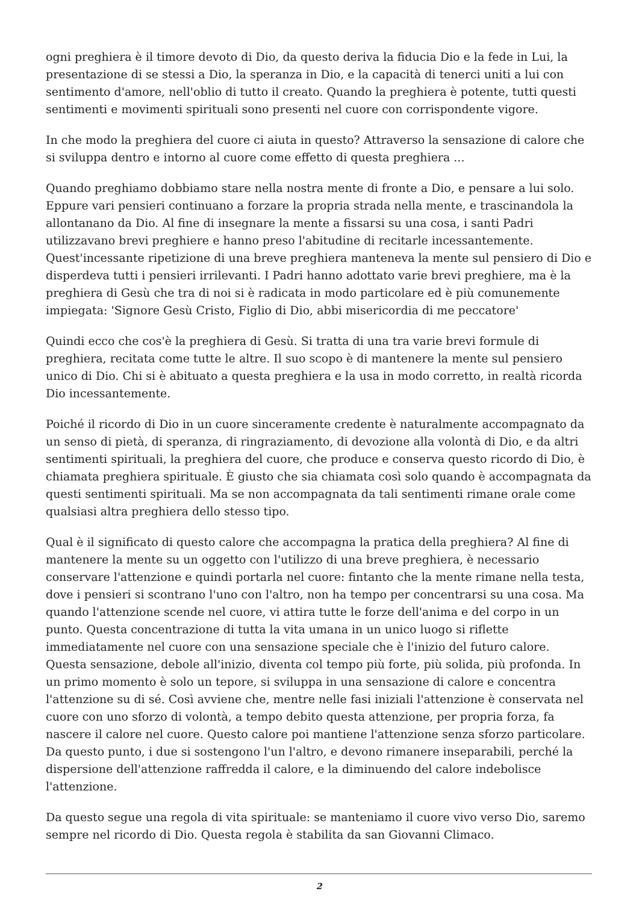ogni preghiera è il timore devoto di Dio, da questo deriva la fiducia Dio e la fede in Lui, la presentazione di se stessi a Dio, la speranza in Dio, e la capacità di tenerci uniti a lui con sentimento d'amore, nell'oblio di tutto il creato. Quando la preghiera è potente, tutti questi sentimenti e movimenti spirituali sono presenti nel cuore con corrispondente vigore.
In che modo la preghiera del cuore ci aiuta in questo? Attraverso la sensazione di calore che si sviluppa dentro e intorno al cuore come effetto di questa preghiera ...
Quando preghiamo dobbiamo stare nella nostra mente di fronte a Dio, e pensare a lui solo. Eppure vari pensieri continuano a forzare la propria strada nella mente, e trascinandola la allontanano da Dio. Al fine di insegnare la mente a fissarsi su una cosa, i santi Padri utilizzavano brevi preghiere e hanno preso l'abitudine di recitarle incessantemente. Quest'incessante ripetizione di una breve preghiera manteneva la mente sul pensiero di Dio e disperdeva tutti i pensieri irrilevanti. I Padri hanno adottato varie brevi preghiere, ma è la preghiera di Gesù che tra di noi si è radicata in modo particolare ed è più comunemente impiegata: 'Signore Gesù Cristo, Figlio di Dio, abbi misericordia di me peccatore'
Quindi ecco che cos'è la preghiera di Gesù. Si tratta di una tra varie brevi formule di preghiera, recitata come tutte le altre. Il suo scopo è di mantenere la mente sul pensiero unico di Dio. Chi si è abituato a questa preghiera e la usa in modo corretto, in realtà ricorda Dio incessantemente.
Poiché il ricordo di Dio in un cuore sinceramente credente è naturalmente accompagnato da un senso di pietà, di speranza, di ringraziamento, di devozione alla volontà di Dio, e da altri sentimenti spirituali, la preghiera del cuore, che produce e conserva questo ricordo di Dio, è chiamata preghiera spirituale. È giusto che sia chiamata così solo quando è accompagnata da questi sentimenti spirituali. Ma se non accompagnata da tali sentimenti rimane orale come qualsiasi altra preghiera dello stesso tipo.
Qual è il significato di questo calore che accompagna la pratica della preghiera? Al fine di mantenere la mente su un oggetto con l'utilizzo di una breve preghiera, è necessario conservare l'attenzione e quindi portarla nel cuore: fintanto che la mente rimane nella testa, dove i pensieri si scontrano l'uno con l'altro, non ha tempo per concentrarsi su una cosa. Ma quando l'attenzione scende nel cuore, vi attira tutte le forze dell'anima e del corpo in un punto. Questa concentrazione di tutta la vita umana in un unico luogo si riflette immediatamente nel cuore con una sensazione speciale che è l'inizio del futuro calore. Questa sensazione, debole all'inizio, diventa col tempo più forte, più solida, più profonda. In un primo momento è solo un tepore, si sviluppa in una sensazione di calore e concentra l'attenzione su di sé. Così avviene che, mentre nelle fasi iniziali l'attenzione è conservata nel cuore con uno sforzo di volontà, a tempo debito questa attenzione, per propria forza, fa nascere il calore nel cuore. Questo calore poi mantiene l'attenzione senza sforzo particolare. Da questo punto, i due si sostengono l'un l'altro, e devono rimanere inseparabili, perché la dispersione dell'attenzione raffredda il calore, e la diminuendo del calore indebolisce l'attenzione.
Da questo segue una regola di vita spirituale: se manteniamo il cuore vivo verso Dio, saremo sempre nel ricordo di Dio. Questa regola è stabilita da san Giovanni Climaco.
2